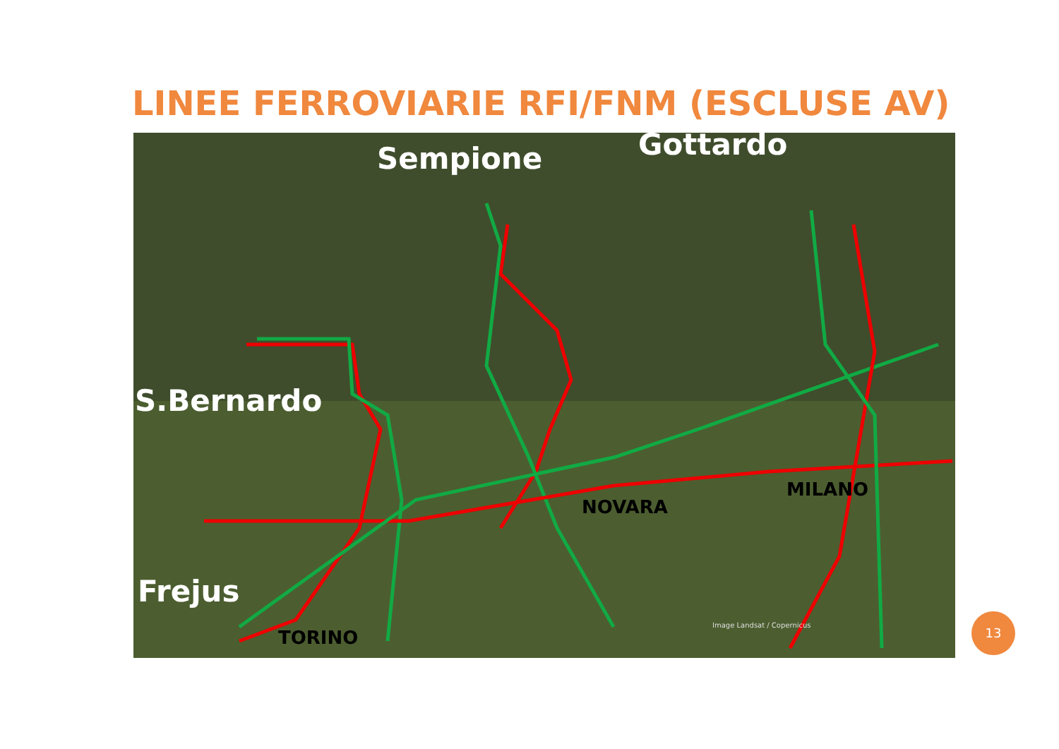LINEE FERROVIARIE RFI/FNM (ESCLUSE AV)
Sempione Gottardo
S.Bernardo
Frejus
NOVARA
MILANO
TORINO
Image Landsat / Copernicus
13